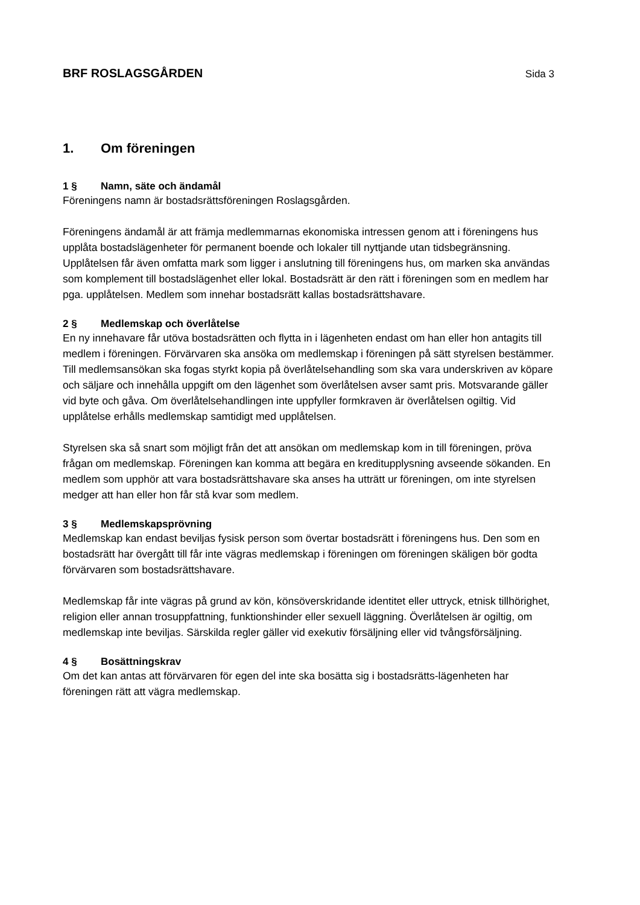BRF ROSLAGSGÅRDEN Sida 3
1. Om föreningen
1 § Namn, säte och ändamål
Föreningens namn är bostadsrättsföreningen Roslagsgården.
Föreningens ändamål är att främja medlemmarnas ekonomiska intressen genom att i föreningens hus upplåta bostadslägenheter för permanent boende och lokaler till nyttjande utan tidsbegränsning. Upplåtelsen får även omfatta mark som ligger i anslutning till föreningens hus, om marken ska användas som komplement till bostadslägenhet eller lokal. Bostadsrätt är den rätt i föreningen som en medlem har pga. upplåtelsen. Medlem som innehar bostadsrätt kallas bostadsrättshavare.
2 § Medlemskap och överlåtelse
En ny innehavare får utöva bostadsrätten och flytta in i lägenheten endast om han eller hon antagits till medlem i föreningen. Förvärvaren ska ansöka om medlemskap i föreningen på sätt styrelsen bestämmer. Till medlemsansökan ska fogas styrkt kopia på överlåtelsehandling som ska vara underskriven av köpare och säljare och innehålla uppgift om den lägenhet som överlåtelsen avser samt pris. Motsvarande gäller vid byte och gåva. Om överlåtelsehandlingen inte uppfyller formkraven är överlåtelsen ogiltig. Vid upplåtelse erhålls medlemskap samtidigt med upplåtelsen.
Styrelsen ska så snart som möjligt från det att ansökan om medlemskap kom in till föreningen, pröva frågan om medlemskap. Föreningen kan komma att begära en kreditupplysning avseende sökanden. En medlem som upphör att vara bostadsrättshavare ska anses ha utträtt ur föreningen, om inte styrelsen medger att han eller hon får stå kvar som medlem.
3 § Medlemskapsprövning
Medlemskap kan endast beviljas fysisk person som övertar bostadsrätt i föreningens hus. Den som en bostadsrätt har övergått till får inte vägras medlemskap i föreningen om föreningen skäligen bör godta förvärvaren som bostadsrättshavare.
Medlemskap får inte vägras på grund av kön, könsöverskridande identitet eller uttryck, etnisk tillhörighet, religion eller annan trosuppfattning, funktionshinder eller sexuell läggning. Överlåtelsen är ogiltig, om medlemskap inte beviljas. Särskilda regler gäller vid exekutiv försäljning eller vid tvångsförsäljning.
4 § Bosättningskrav
Om det kan antas att förvärvaren för egen del inte ska bosätta sig i bostadsrätts-lägenheten har föreningen rätt att vägra medlemskap.